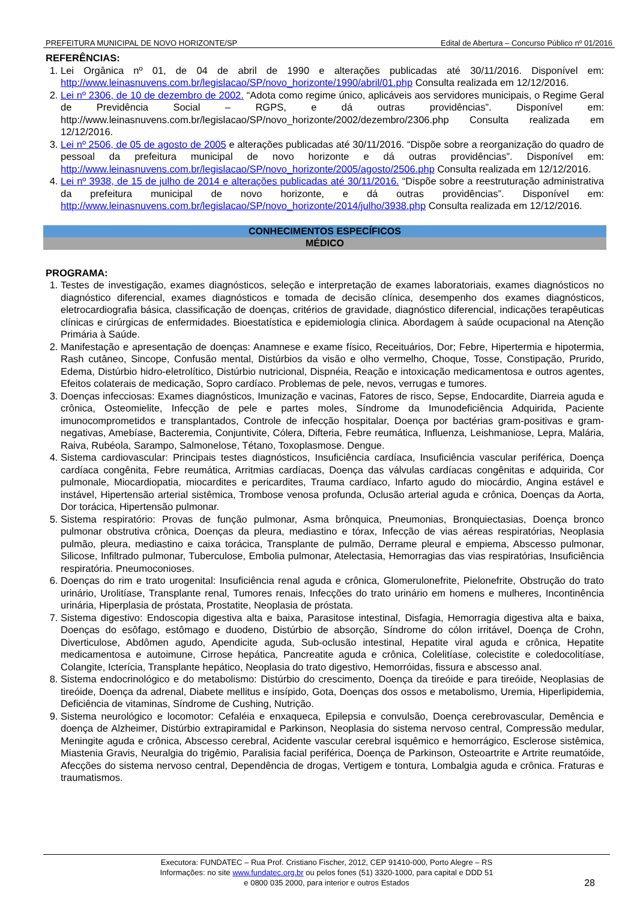PREFEITURA MUNICIPAL DE NOVO HORIZONTE/SP Edital de Abertura – Concurso Público nº 01/2016
REFERÊNCIAS:
1. Lei Orgânica nº 01, de 04 de abril de 1990 e alterações publicadas até 30/11/2016. Disponível em: http://www.leinasnuvens.com.br/legislacao/SP/novo_horizonte/1990/abril/01.php Consulta realizada em 12/12/2016.
2. Lei nº 2306, de 10 de dezembro de 2002. “Adota como regime único, aplicáveis aos servidores municipais, o Regime Geral de Previdência Social – RGPS, e dá outras providências”. Disponível em: http://www.leinasnuvens.com.br/legislacao/SP/novo_horizonte/2002/dezembro/2306.php Consulta realizada em 12/12/2016.
3. Lei nº 2506, de 05 de agosto de 2005 e alterações publicadas até 30/11/2016. “Dispõe sobre a reorganização do quadro de pessoal da prefeitura municipal de novo horizonte e dá outras providências”. Disponível em: http://www.leinasnuvens.com.br/legislacao/SP/novo_horizonte/2005/agosto/2506.php Consulta realizada em 12/12/2016.
4. Lei nº 3938, de 15 de julho de 2014 e alterações publicadas até 30/11/2016. “Dispõe sobre a reestruturação administrativa da prefeitura municipal de novo horizonte, e dá outras providências”. Disponível em: http://www.leinasnuvens.com.br/legislacao/SP/novo_horizonte/2014/julho/3938.php Consulta realizada em 12/12/2016.
CONHECIMENTOS ESPECÍFICOS
MÉDICO
PROGRAMA:
1. Testes de investigação, exames diagnósticos, seleção e interpretação de exames laboratoriais, exames diagnósticos no diagnóstico diferencial, exames diagnósticos e tomada de decisão clínica, desempenho dos exames diagnósticos, eletrocardiografia básica, classificação de doenças, critérios de gravidade, diagnóstico diferencial, indicações terapêuticas clínicas e cirúrgicas de enfermidades. Bioestatística e epidemiologia clinica. Abordagem à saúde ocupacional na Atenção Primária à Saúde.
2. Manifestação e apresentação de doenças: Anamnese e exame físico, Receituários, Dor; Febre, Hipertermia e hipotermia, Rash cutâneo, Sincope, Confusão mental, Distúrbios da visão e olho vermelho, Choque, Tosse, Constipação, Prurido, Edema, Distúrbio hidro-eletrolítico, Distúrbio nutricional, Dispnéia, Reação e intoxicação medicamentosa e outros agentes, Efeitos colaterais de medicação, Sopro cardíaco. Problemas de pele, nevos, verrugas e tumores.
3. Doenças infecciosas: Exames diagnósticos, Imunização e vacinas, Fatores de risco, Sepse, Endocardite, Diarreia aguda e crônica, Osteomielite, Infecção de pele e partes moles, Síndrome da Imunodeficiência Adquirida, Paciente imunocomprometidos e transplantados, Controle de infecção hospitalar, Doença por bactérias gram-positivas e gram-negativas, Amebíase, Bacteremia, Conjuntivite, Cólera, Difteria, Febre reumática, Influenza, Leishmaniose, Lepra, Malária, Raiva, Rubéola, Sarampo, Salmonelose, Tétano, Toxoplasmose. Dengue.
4. Sistema cardiovascular: Principais testes diagnósticos, Insuficiência cardíaca, Insuficiência vascular periférica, Doença cardíaca congênita, Febre reumática, Arritmias cardíacas, Doença das válvulas cardíacas congênitas e adquirida, Cor pulmonale, Miocardiopatia, miocardites e pericardites, Trauma cardíaco, Infarto agudo do miocárdio, Angina estável e instável, Hipertensão arterial sistêmica, Trombose venosa profunda, Oclusão arterial aguda e crônica, Doenças da Aorta, Dor torácica, Hipertensão pulmonar.
5. Sistema respiratório: Provas de função pulmonar, Asma brônquica, Pneumonias, Bronquiectasias, Doença bronco pulmonar obstrutiva crônica, Doenças da pleura, mediastino e tórax, Infecção de vias aéreas respiratórias, Neoplasia pulmão, pleura, mediastino e caixa torácica, Transplante de pulmão, Derrame pleural e empiema, Abscesso pulmonar, Silicose, Infiltrado pulmonar, Tuberculose, Embolia pulmonar, Atelectasia, Hemorragias das vias respiratórias, Insuficiência respiratória. Pneumoconioses.
6. Doenças do rim e trato urogenital: Insuficiência renal aguda e crônica, Glomerulonefrite, Pielonefrite, Obstrução do trato urinário, Urolitíase, Transplante renal, Tumores renais, Infecções do trato urinário em homens e mulheres, Incontinência urinária, Hiperplasia de próstata, Prostatite, Neoplasia de próstata.
7. Sistema digestivo: Endoscopia digestiva alta e baixa, Parasitose intestinal, Disfagia, Hemorragia digestiva alta e baixa, Doenças do esôfago, estômago e duodeno, Distúrbio de absorção, Síndrome do cólon irritável, Doença de Crohn, Diverticulose, Abdômen agudo, Apendicite aguda, Sub-oclusão intestinal, Hepatite viral aguda e crônica, Hepatite medicamentosa e autoimune, Cirrose hepática, Pancreatite aguda e crônica, Colelitíase, colecistite e coledocolitíase, Colangite, Icterícia, Transplante hepático, Neoplasia do trato digestivo, Hemorróidas, fissura e abscesso anal.
8. Sistema endocrinológico e do metabolismo: Distúrbio do crescimento, Doença da tireóide e para tireóide, Neoplasias de tireóide, Doença da adrenal, Diabete mellitus e insípido, Gota, Doenças dos ossos e metabolismo, Uremia, Hiperlipidemia, Deficiência de vitaminas, Síndrome de Cushing, Nutrição.
9. Sistema neurológico e locomotor: Cefaléia e enxaqueca, Epilepsia e convulsão, Doença cerebrovascular, Demência e doença de Alzheimer, Distúrbio extrapiramidal e Parkinson, Neoplasia do sistema nervoso central, Compressão medular, Meningite aguda e crônica, Abscesso cerebral, Acidente vascular cerebral isquêmico e hemorrágico, Esclerose sistêmica, Miastenia Gravis, Neuralgia do trigêmio, Paralisia facial periférica, Doença de Parkinson, Osteoartrite e Artrite reumatóide, Afecções do sistema nervoso central, Dependência de drogas, Vertigem e tontura, Lombalgia aguda e crônica. Fraturas e traumatismos.
Executora: FUNDATEC – Rua Prof. Cristiano Fischer, 2012, CEP 91410-000, Porto Alegre – RS
Informações: no site www.fundatec.org.br ou pelos fones (51) 3320-1000, para capital e DDD 51
e 0800 035 2000, para interior e outros Estados
28